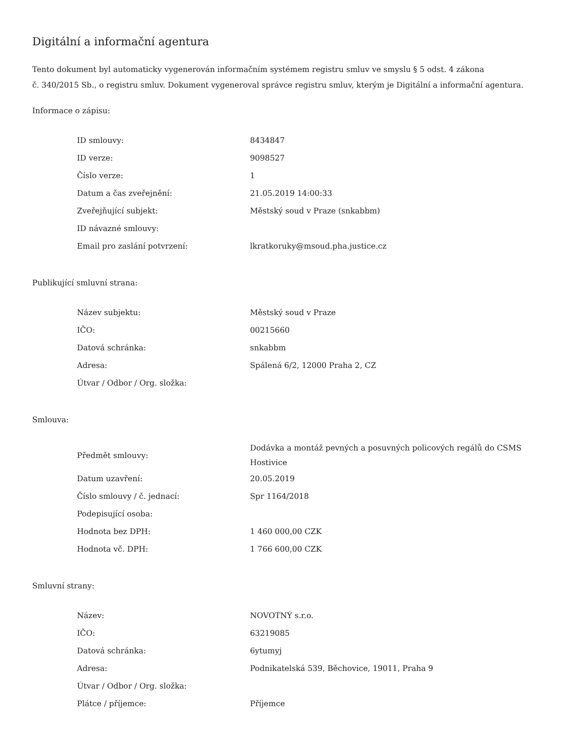Digitální a informační agentura
Tento dokument byl automaticky vygenerován informačním systémem registru smluv ve smyslu § 5 odst. 4 zákona
č. 340/2015 Sb., o registru smluv. Dokument vygeneroval správce registru smluv, kterým je Digitální a informační agentura.
Informace o zápisu:
| ID smlouvy: | 8434847 |
| ID verze: | 9098527 |
| Číslo verze: | 1 |
| Datum a čas zveřejnění: | 21.05.2019 14:00:33 |
| Zveřejňující subjekt: | Městský soud v Praze (snkabbm) |
| ID návazné smlouvy: | |
| Email pro zaslání potvrzení: | lkratkoruky@msoud.pha.justice.cz |
Publikující smluvní strana:
| Název subjektu: | Městský soud v Praze |
| IČO: | 00215660 |
| Datová schránka: | snkabbm |
| Adresa: | Spálená 6/2, 12000 Praha 2, CZ |
| Útvar / Odbor / Org. složka: | |
Smlouva:
| Předmět smlouvy: | Dodávka a montáž pevných a posuvných policových regálů do CSMS Hostivice |
| Datum uzavření: | 20.05.2019 |
| Číslo smlouvy / č. jednací: | Spr 1164/2018 |
| Podepisující osoba: | |
| Hodnota bez DPH: | 1 460 000,00 CZK |
| Hodnota vč. DPH: | 1 766 600,00 CZK |
Smluvní strany:
| Název: | NOVOTNÝ s.r.o. |
| IČO: | 63219085 |
| Datová schránka: | 6ytumyj |
| Adresa: | Podnikatelská 539, Běchovice, 19011, Praha 9 |
| Útvar / Odbor / Org. složka: | |
| Plátce / příjemce: | Příjemce |